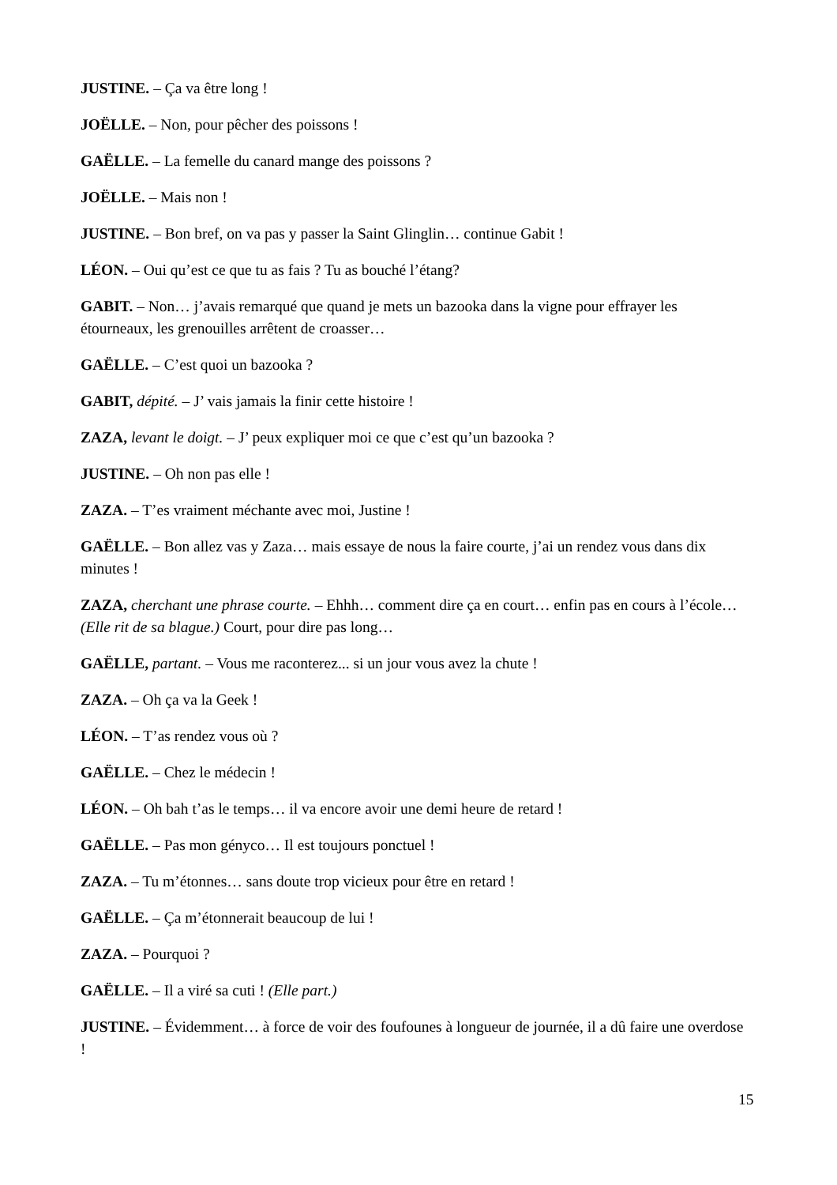JUSTINE. – Ça va être long !
JOËLLE. – Non, pour pêcher des poissons !
GAËLLE. – La femelle du canard mange des poissons ?
JOËLLE. – Mais non !
JUSTINE. – Bon bref, on va pas y passer la Saint Glinglin… continue Gabit !
LÉON. – Oui qu’est ce que tu as fais ? Tu as bouché l’étang?
GABIT. – Non… j’avais remarqué que quand je mets un bazooka dans la vigne pour effrayer les étourneaux, les grenouilles arrêtent de croasser…
GAËLLE. – C’est quoi un bazooka ?
GABIT, dépité. – J’ vais jamais la finir cette histoire !
ZAZA, levant le doigt. – J’ peux expliquer moi ce que c’est qu’un bazooka ?
JUSTINE. – Oh non pas elle !
ZAZA. – T’es vraiment méchante avec moi, Justine !
GAËLLE. – Bon allez vas y Zaza… mais essaye de nous la faire courte, j’ai un rendez vous dans dix minutes !
ZAZA, cherchant une phrase courte. – Ehhh… comment dire ça en court… enfin pas en cours à l’école… (Elle rit de sa blague.) Court, pour dire pas long…
GAËLLE, partant. – Vous me raconterez... si un jour vous avez la chute !
ZAZA. – Oh ça va la Geek !
LÉON. – T’as rendez vous où ?
GAËLLE. – Chez le médecin !
LÉON. – Oh bah t’as le temps… il va encore avoir une demi heure de retard !
GAËLLE. – Pas mon gényco… Il est toujours ponctuel !
ZAZA. – Tu m’étonnes… sans doute trop vicieux pour être en retard !
GAËLLE. – Ça m’étonnerait beaucoup de lui !
ZAZA. – Pourquoi ?
GAËLLE. – Il a viré sa cuti ! (Elle part.)
JUSTINE. – Évidemment… à force de voir des foufounes à longueur de journée, il a dû faire une overdose !
15